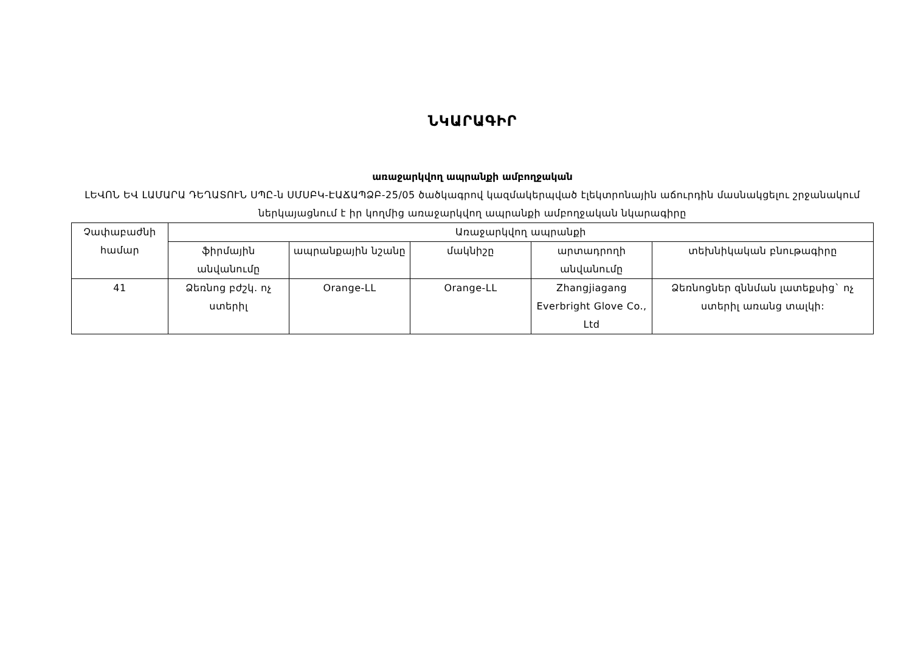ՆԿԱՐԱԳԻՐ
առաջարկվող ապրանքի ամբողջական
ԼԵՎՈՆ ԵՎ ԼԱՄԱՐԱ ԴԵՂԱՏՈՒՆ ՍՊԸ-ն ՍՄՍԲԿ-ԷԱՃԱՊՁԲ-25/05 ծածկագրով կազմակերպված էլեկտրոնային աճուրդին մասնակցելու շրջանակում ներկայացնում է իր կողմից առաջարկվող ապրանքի ամբողջական նկարագիրը
| Չափաբաժնի համար | Առաջարկվող ապրանքի | | | | |
| --- | --- | --- | --- | --- | --- |
| | ֆիրմային անվանումը | ապրանքային նշանը | մակնիշը | արտադրողի անվանումը | տեխնիկական բնութագիրը |
| 41 | Ձեռնոց բժշկ. ոչ ստերիլ | Orange-LL | Orange-LL | Zhangjiagang Everbright Glove Co., Ltd | Ձեռնոցներ զննման լատեքսից` ոչ ստերիլ առանց տալկի: |